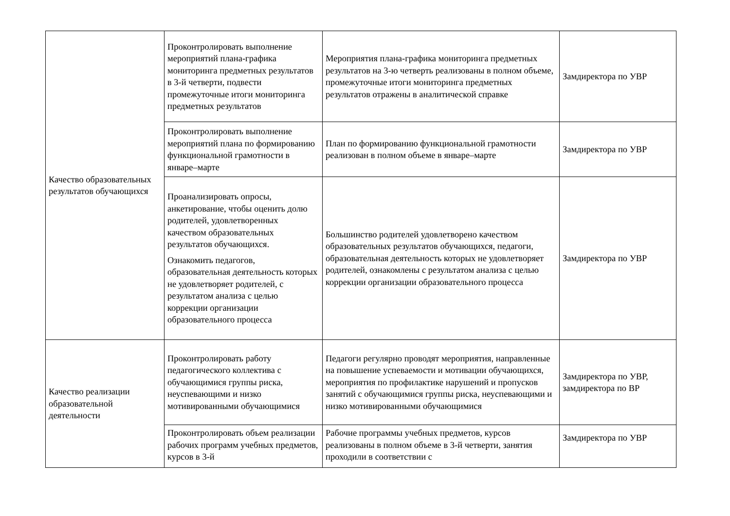| Качество образовательных результатов обучающихся | Проконтролировать выполнение мероприятий плана-графика мониторинга предметных результатов в 3-й четверти, подвести промежуточные итоги мониторинга предметных результатов | Мероприятия плана-графика мониторинга предметных результатов на 3-ю четверть реализованы в полном объеме, промежуточные итоги мониторинга предметных результатов отражены в аналитической справке | Замдиректора по УВР |
| | Проконтролировать выполнение мероприятий плана по формированию функциональной грамотности в январе–марте | План по формированию функциональной грамотности реализован в полном объеме в январе–марте | Замдиректора по УВР |
| | Проанализировать опросы, анкетирование, чтобы оценить долю родителей, удовлетворенных качеством образовательных результатов обучающихся. Ознакомить педагогов, образовательная деятельность которых не удовлетворяет родителей, с результатом анализа с целью коррекции организации образовательного процесса | Большинство родителей удовлетворено качеством образовательных результатов обучающихся, педагоги, образовательная деятельность которых не удовлетворяет родителей, ознакомлены с результатом анализа с целью коррекции организации образовательного процесса | Замдиректора по УВР |
| Качество реализации образовательной деятельности | Проконтролировать работу педагогического коллектива с обучающимися группы риска, неуспевающими и низко мотивированными обучающимися | Педагоги регулярно проводят мероприятия, направленные на повышение успеваемости и мотивации обучающихся, мероприятия по профилактике нарушений и пропусков занятий с обучающимися группы риска, неуспевающими и низко мотивированными обучающимися | Замдиректора по УВР, замдиректора по ВР |
| | Проконтролировать объем реализации рабочих программ учебных предметов, курсов в 3-й | Рабочие программы учебных предметов, курсов реализованы в полном объеме в 3-й четверти, занятия проходили в соответствии с | Замдиректора по УВР |